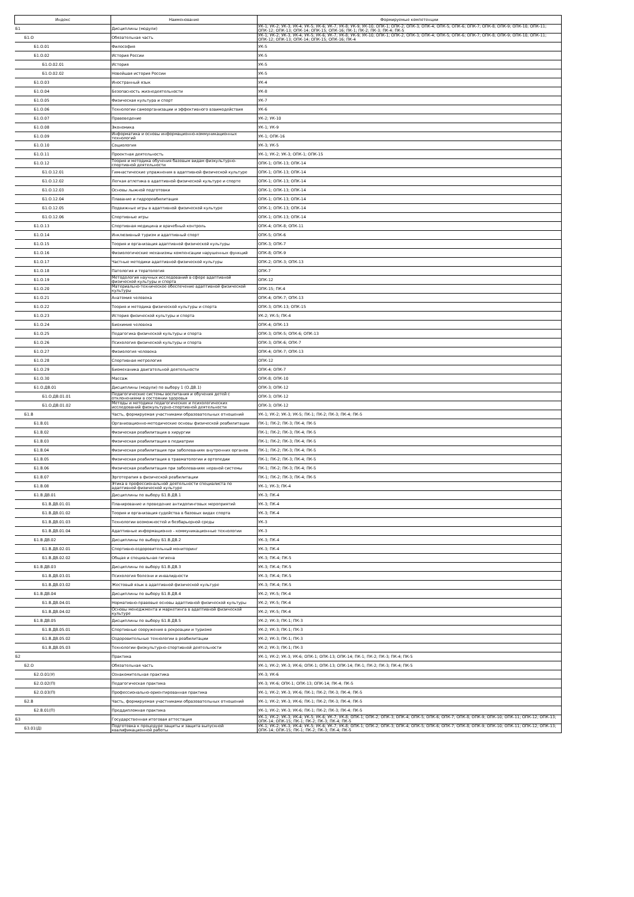| Индекс | Наименование | Формируемые компетенции |
| --- | --- | --- |
| Б1 | Дисциплины (модули) | УК-1; УК-2; УК-3; УК-4; УК-5; УК-6; УК-7; УК-8; УК-9; УК-10; ОПК-1; ОПК-2; ОПК-3; ОПК-4; ОПК-5; ОПК-6; ОПК-7; ОПК-8; ОПК-9; ОПК-10; ОПК-11; ОПК-12; ОПК-13; ОПК-14; ОПК-15; ОПК-16; ПК-1; ПК-2; ПК-3; ПК-4; ПК-5 |
| Б1.О | Обязательная часть | УК-1; УК-2; УК-3; УК-4; УК-5; УК-6; УК-7; УК-8; УК-9; УК-10; ОПК-1; ОПК-2; ОПК-3; ОПК-4; ОПК-5; ОПК-6; ОПК-7; ОПК-8; ОПК-9; ОПК-10; ОПК-11; ОПК-12; ОПК-13; ОПК-14; ОПК-15; ОПК-16; ПК-4 |
| Б1.О.01 | Философия | УК-5 |
| Б1.О.02 | История России | УК-5 |
| Б1.О.02.01 | История | УК-5 |
| Б1.О.02.02 | Новейшая история России | УК-5 |
| Б1.О.03 | Иностранный язык | УК-4 |
| Б1.О.04 | Безопасность жизнедеятельности | УК-8 |
| Б1.О.05 | Физическая культура и спорт | УК-7 |
| Б1.О.06 | Технологии самоорганизации и эффективного взаимодействия | УК-6 |
| Б1.О.07 | Правоведение | УК-2; УК-10 |
| Б1.О.08 | Экономика | УК-1; УК-9 |
| Б1.О.09 | Информатика и основы информационно-коммуникационных технологий | УК-1; ОПК-16 |
| Б1.О.10 | Социология | УК-3; УК-5 |
| Б1.О.11 | Проектная деятельность | УК-1; УК-2; УК-3; ОПК-1; ОПК-15 |
| Б1.О.12 | Теория и методика обучения базовым видам физкультурно-спортивной деятельности | ОПК-1; ОПК-13; ОПК-14 |
| Б1.О.12.01 | Гимнастические упражнения в адаптивной физической культуре | ОПК-1; ОПК-13; ОПК-14 |
| Б1.О.12.02 | Легкая атлетика в адаптивной физической культуре и спорте | ОПК-1; ОПК-13; ОПК-14 |
| Б1.О.12.03 | Основы лыжной подготовки | ОПК-1; ОПК-13; ОПК-14 |
| Б1.О.12.04 | Плавание и гидрореабилитация | ОПК-1; ОПК-13; ОПК-14 |
| Б1.О.12.05 | Подвижные игры в адаптивной физической культуре | ОПК-1; ОПК-13; ОПК-14 |
| Б1.О.12.06 | Спортивные игры | ОПК-1; ОПК-13; ОПК-14 |
| Б1.О.13 | Спортивная медицина и врачебный контроль | ОПК-4; ОПК-8; ОПК-11 |
| Б1.О.14 | Инклюзивный туризм и адаптивный спорт | ОПК-5; ОПК-6 |
| Б1.О.15 | Теория и организация адаптивной физической культуры | ОПК-3; ОПК-7 |
| Б1.О.16 | Физиологические механизмы компенсации нарушенных функций | ОПК-8; ОПК-9 |
| Б1.О.17 | Частные методики адаптивной физической культуры | ОПК-2; ОПК-3; ОПК-13 |
| Б1.О.18 | Патология и тератология | ОПК-7 |
| Б1.О.19 | Методология научных исследований в сфере адаптивной физической культуры и спорта | ОПК-12 |
| Б1.О.20 | Материально-техническое обеспечение адаптивной физической культуры | ОПК-15; ПК-4 |
| Б1.О.21 | Анатомия человека | ОПК-4; ОПК-7; ОПК-13 |
| Б1.О.22 | Теория и методика физической культуры и спорта | ОПК-3; ОПК-13; ОПК-15 |
| Б1.О.23 | История физической культуры и спорта | УК-2; УК-5; ПК-4 |
| Б1.О.24 | Биохимия человека | ОПК-4; ОПК-13 |
| Б1.О.25 | Педагогика физической культуры и спорта | ОПК-3; ОПК-5; ОПК-6; ОПК-13 |
| Б1.О.26 | Психология физической культуры и спорта | ОПК-3; ОПК-6; ОПК-7 |
| Б1.О.27 | Физиология человека | ОПК-4; ОПК-7; ОПК-13 |
| Б1.О.28 | Спортивная метрология | ОПК-12 |
| Б1.О.29 | Биомеханика двигательной деятельности | ОПК-4; ОПК-7 |
| Б1.О.30 | Массаж | ОПК-8; ОПК-10 |
| Б1.О.ДВ.01 | Дисциплины (модули) по выбору 1 (О.ДВ.1) | ОПК-3; ОПК-12 |
| Б1.О.ДВ.01.01 | Педагогические системы воспитания и обучения детей с отклонениями в состоянии здоровья | ОПК-3; ОПК-12 |
| Б1.О.ДВ.01.02 | Методы и методики педагогических и психологических исследований физкультурно-спортивной деятельности | ОПК-3; ОПК-12 |
| Б1.В | Часть, формируемая участниками образовательных отношений | УК-1; УК-2; УК-3; УК-5; ПК-1; ПК-2; ПК-3; ПК-4; ПК-5 |
| Б1.В.01 | Организационно-методические основы физической реабилитации | ПК-1; ПК-2; ПК-3; ПК-4; ПК-5 |
| Б1.В.02 | Физическая реабилитация в хирургии | ПК-1; ПК-2; ПК-3; ПК-4; ПК-5 |
| Б1.В.03 | Физическая реабилитация в педиатрии | ПК-1; ПК-2; ПК-3; ПК-4; ПК-5 |
| Б1.В.04 | Физическая реабилитация при заболеваниях внутренних органов | ПК-1; ПК-2; ПК-3; ПК-4; ПК-5 |
| Б1.В.05 | Физическая реабилитация в травматологии и ортопедии | ПК-1; ПК-2; ПК-3; ПК-4; ПК-5 |
| Б1.В.06 | Физическая реабилитация при заболеваниях нервной системы | ПК-1; ПК-2; ПК-3; ПК-4; ПК-5 |
| Б1.В.07 | Эрготерапия в физической реабилитации | ПК-1; ПК-2; ПК-3; ПК-4; ПК-5 |
| Б1.В.08 | Этика в профессиональной деятельности специалиста по адаптивной физической культуре | УК-1; УК-3; ПК-4 |
| Б1.В.ДВ.01 | Дисциплины по выбору Б1.В.ДВ.1 | УК-3; ПК-4 |
| Б1.В.ДВ.01.01 | Планирование и проведение антидопинговых мероприятий | УК-3; ПК-4 |
| Б1.В.ДВ.01.02 | Теория и организация судейства в базовых видах спорта | УК-3; ПК-4 |
| Б1.В.ДВ.01.03 | Технологии возможностей и безбарьерной среды | УК-3 |
| Б1.В.ДВ.01.04 | Адаптивные информационно - коммуникационные технологии | УК-3 |
| Б1.В.ДВ.02 | Дисциплины по выбору Б1.В.ДВ.2 | УК-3; ПК-4 |
| Б1.В.ДВ.02.01 | Спортивно-оздоровительный мониторинг | УК-3; ПК-4 |
| Б1.В.ДВ.02.02 | Общая и специальная гигиена | УК-3; ПК-4; ПК-5 |
| Б1.В.ДВ.03 | Дисциплины по выбору Б1.В.ДВ.3 | УК-3; ПК-4; ПК-5 |
| Б1.В.ДВ.03.01 | Психология болезни и инвалидности | УК-3; ПК-4; ПК-5 |
| Б1.В.ДВ.03.02 | Жестовый язык в адаптивной физической культуре | УК-3; ПК-4; ПК-5 |
| Б1.В.ДВ.04 | Дисциплины по выбору Б1.В.ДВ.4 | УК-2; УК-5; ПК-4 |
| Б1.В.ДВ.04.01 | Нормативно-правовые основы адаптивной физической культуры | УК-2; УК-5; ПК-4 |
| Б1.В.ДВ.04.02 | Основы менеджмента и маркетинга в адаптивной физической культуре | УК-2; УК-5; ПК-4 |
| Б1.В.ДВ.05 | Дисциплины по выбору Б1.В.ДВ.5 | УК-2; УК-3; ПК-1; ПК-3 |
| Б1.В.ДВ.05.01 | Спортивные сооружения в рекреации и туризме | УК-2; УК-3; ПК-1; ПК-3 |
| Б1.В.ДВ.05.02 | Оздоровительные технологии в реабилитации | УК-2; УК-3; ПК-1; ПК-3 |
| Б1.В.ДВ.05.03 | Технологии физкультурно-спортивной деятельности | УК-2; УК-3; ПК-1; ПК-3 |
| Б2 | Практика | УК-1; УК-2; УК-3; УК-6; ОПК-1; ОПК-13; ОПК-14; ПК-1; ПК-2; ПК-3; ПК-4; ПК-5 |
| Б2.О | Обязательная часть | УК-1; УК-2; УК-3; УК-6; ОПК-1; ОПК-13; ОПК-14; ПК-1; ПК-2; ПК-3; ПК-4; ПК-5 |
| Б2.О.01(У) | Ознакомительная практика | УК-3; УК-6 |
| Б2.О.02(П) | Педагогическая практика | УК-3; УК-6; ОПК-1; ОПК-13; ОПК-14; ПК-4; ПК-5 |
| Б2.О.03(П) | Профессионально-ориентированная практика | УК-1; УК-2; УК-3; УК-6; ПК-1; ПК-2; ПК-3; ПК-4; ПК-5 |
| Б2.В | Часть, формируемая участниками образовательных отношений | УК-1; УК-2; УК-3; УК-6; ПК-1; ПК-2; ПК-3; ПК-4; ПК-5 |
| Б2.В.01(П) | Преддипломная практика | УК-1; УК-2; УК-3; УК-6; ПК-1; ПК-2; ПК-3; ПК-4; ПК-5 |
| Б3 | Государственная итоговая аттестация | УК-1; УК-2; УК-3; УК-4; УК-5; УК-6; УК-7; УК-8; ОПК-1; ОПК-2; ОПК-3; ОПК-4; ОПК-5; ОПК-6; ОПК-7; ОПК-8; ОПК-9; ОПК-10; ОПК-11; ОПК-12; ОПК-13; ОПК-14; ОПК-15; ПК-1; ПК-2; ПК-3; ПК-4; ПК-5 |
| Б3.01(Д) | Подготовка к процедуре защиты и защита выпускной квалификационной работы | УК-1; УК-2; УК-3; УК-4; УК-5; УК-6; УК-7; УК-8; ОПК-1; ОПК-2; ОПК-3; ОПК-4; ОПК-5; ОПК-6; ОПК-7; ОПК-8; ОПК-9; ОПК-10; ОПК-11; ОПК-12; ОПК-13; ОПК-14; ОПК-15; ПК-1; ПК-2; ПК-3; ПК-4; ПК-5 |